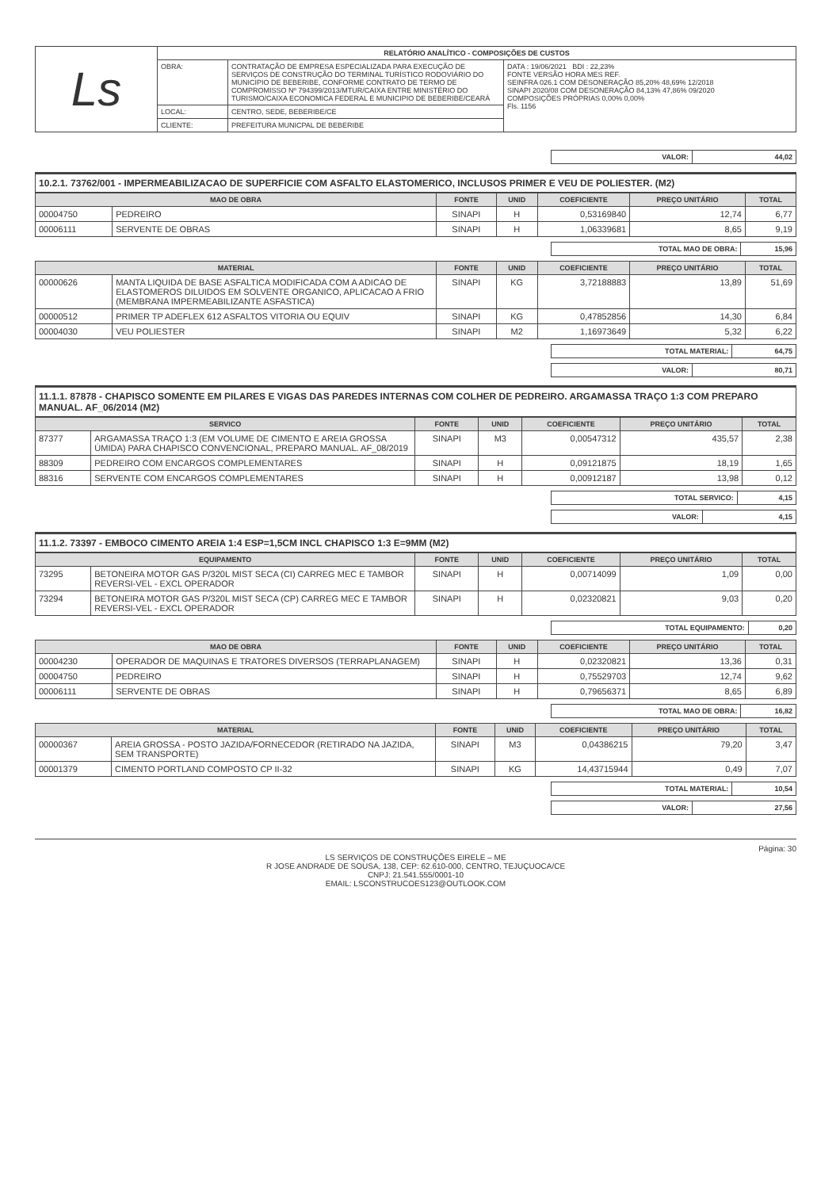| Ls | RELATÓRIO ANALÍTICO - COMPOSIÇÕES DE CUSTOS | | |
| | OBRA: | CONTRATAÇÃO DE EMPRESA ESPECIALIZADA PARA EXECUÇÃO DE SERVIÇOS DE CONSTRUÇÃO DO TERMINAL TURÍSTICO RODOVIÁRIO DO MUNICIPIO DE BEBERIBE, CONFORME CONTRATO DE TERMO DE COMPROMISSO Nº 794399/2013/MTUR/CAIXA ENTRE MINISTÉRIO DO TURISMO/CAIXA ECONOMICA FEDERAL E MUNICIPIO DE BEBERIBE/CEARÁ | DATA : 19/06/2021 BDI : 22,23% FONTE VERSÃO HORA MES REF. SEINFRA 026.1 COM DESONERAÇÃO 85,20% 48,69% 12/2018 SINAPI 2020/08 COM DESONERAÇÃO 84,13% 47,86% 09/2020 COMPOSIÇÕES PRÓPRIAS 0,00% 0,00% Fls. 1156 |
| | LOCAL: | CENTRO, SEDE, BEBERIBE/CE | |
| | CLIENTE: | PREFEITURA MUNICPAL DE BEBERIBE | |
| VALOR: | 44,02 |
10.2.1. 73762/001 - IMPERMEABILIZACAO DE SUPERFICIE COM ASFALTO ELASTOMERICO, INCLUSOS PRIMER E VEU DE POLIESTER. (M2)
| MAO DE OBRA | | FONTE | UNID | COEFICIENTE | PREÇO UNITÁRIO | TOTAL |
| --- | --- | --- | --- | --- | --- | --- |
| 00004750 | PEDREIRO | SINAPI | H | 0,53169840 | 12,74 | 6,77 |
| 00006111 | SERVENTE DE OBRAS | SINAPI | H | 1,06339681 | 8,65 | 9,19 |
| TOTAL MAO DE OBRA: | 15,96 |
| MATERIAL | | FONTE | UNID | COEFICIENTE | PREÇO UNITÁRIO | TOTAL |
| --- | --- | --- | --- | --- | --- | --- |
| 00000626 | MANTA LIQUIDA DE BASE ASFALTICA MODIFICADA COM A ADICAO DE ELASTOMEROS DILUIDOS EM SOLVENTE ORGANICO, APLICACAO A FRIO (MEMBRANA IMPERMEABILIZANTE ASFASTICA) | SINAPI | KG | 3,72188883 | 13,89 | 51,69 |
| 00000512 | PRIMER TP ADEFLEX 612 ASFALTOS VITORIA OU EQUIV | SINAPI | KG | 0,47852856 | 14,30 | 6,84 |
| 00004030 | VEU POLIESTER | SINAPI | M2 | 1,16973649 | 5,32 | 6,22 |
| TOTAL MATERIAL: | 64,75 |
| VALOR: | 80,71 |
11.1.1. 87878 - CHAPISCO SOMENTE EM PILARES E VIGAS DAS PAREDES INTERNAS COM COLHER DE PEDREIRO. ARGAMASSA TRAÇO 1:3 COM PREPARO MANUAL. AF_06/2014 (M2)
| SERVICO | | FONTE | UNID | COEFICIENTE | PREÇO UNITÁRIO | TOTAL |
| --- | --- | --- | --- | --- | --- | --- |
| 87377 | ARGAMASSA TRAÇO 1:3 (EM VOLUME DE CIMENTO E AREIA GROSSA ÚMIDA) PARA CHAPISCO CONVENCIONAL, PREPARO MANUAL. AF_08/2019 | SINAPI | M3 | 0,00547312 | 435,57 | 2,38 |
| 88309 | PEDREIRO COM ENCARGOS COMPLEMENTARES | SINAPI | H | 0,09121875 | 18,19 | 1,65 |
| 88316 | SERVENTE COM ENCARGOS COMPLEMENTARES | SINAPI | H | 0,00912187 | 13,98 | 0,12 |
| TOTAL SERVICO: | 4,15 |
| VALOR: | 4,15 |
11.1.2. 73397 - EMBOCO CIMENTO AREIA 1:4 ESP=1,5CM INCL CHAPISCO 1:3 E=9MM (M2)
| EQUIPAMENTO | | FONTE | UNID | COEFICIENTE | PREÇO UNITÁRIO | TOTAL |
| --- | --- | --- | --- | --- | --- | --- |
| 73295 | BETONEIRA MOTOR GAS P/320L MIST SECA (CI) CARREG MEC E TAMBOR REVERSI-VEL - EXCL OPERADOR | SINAPI | H | 0,00714099 | 1,09 | 0,00 |
| 73294 | BETONEIRA MOTOR GAS P/320L MIST SECA (CP) CARREG MEC E TAMBOR REVERSI-VEL - EXCL OPERADOR | SINAPI | H | 0,02320821 | 9,03 | 0,20 |
| TOTAL EQUIPAMENTO: | 0,20 |
| MAO DE OBRA | | FONTE | UNID | COEFICIENTE | PREÇO UNITÁRIO | TOTAL |
| --- | --- | --- | --- | --- | --- | --- |
| 00004230 | OPERADOR DE MAQUINAS E TRATORES DIVERSOS (TERRAPLANAGEM) | SINAPI | H | 0,02320821 | 13,36 | 0,31 |
| 00004750 | PEDREIRO | SINAPI | H | 0,75529703 | 12,74 | 9,62 |
| 00006111 | SERVENTE DE OBRAS | SINAPI | H | 0,79656371 | 8,65 | 6,89 |
| TOTAL MAO DE OBRA: | 16,82 |
| MATERIAL | | FONTE | UNID | COEFICIENTE | PREÇO UNITÁRIO | TOTAL |
| --- | --- | --- | --- | --- | --- | --- |
| 00000367 | AREIA GROSSA - POSTO JAZIDA/FORNECEDOR (RETIRADO NA JAZIDA, SEM TRANSPORTE) | SINAPI | M3 | 0,04386215 | 79,20 | 3,47 |
| 00001379 | CIMENTO PORTLAND COMPOSTO CP II-32 | SINAPI | KG | 14,43715944 | 0,49 | 7,07 |
| TOTAL MATERIAL: | 10,54 |
| VALOR: | 27,56 |
Página: 30
LS SERVIÇOS DE CONSTRUÇÕES EIRELE – ME
R JOSE ANDRADE DE SOUSA, 138, CEP: 62.610-000, CENTRO, TEJUÇUOCA/CE
CNPJ: 21.541.555/0001-10
EMAIL: LSCONSTRUCOES123@OUTLOOK.COM